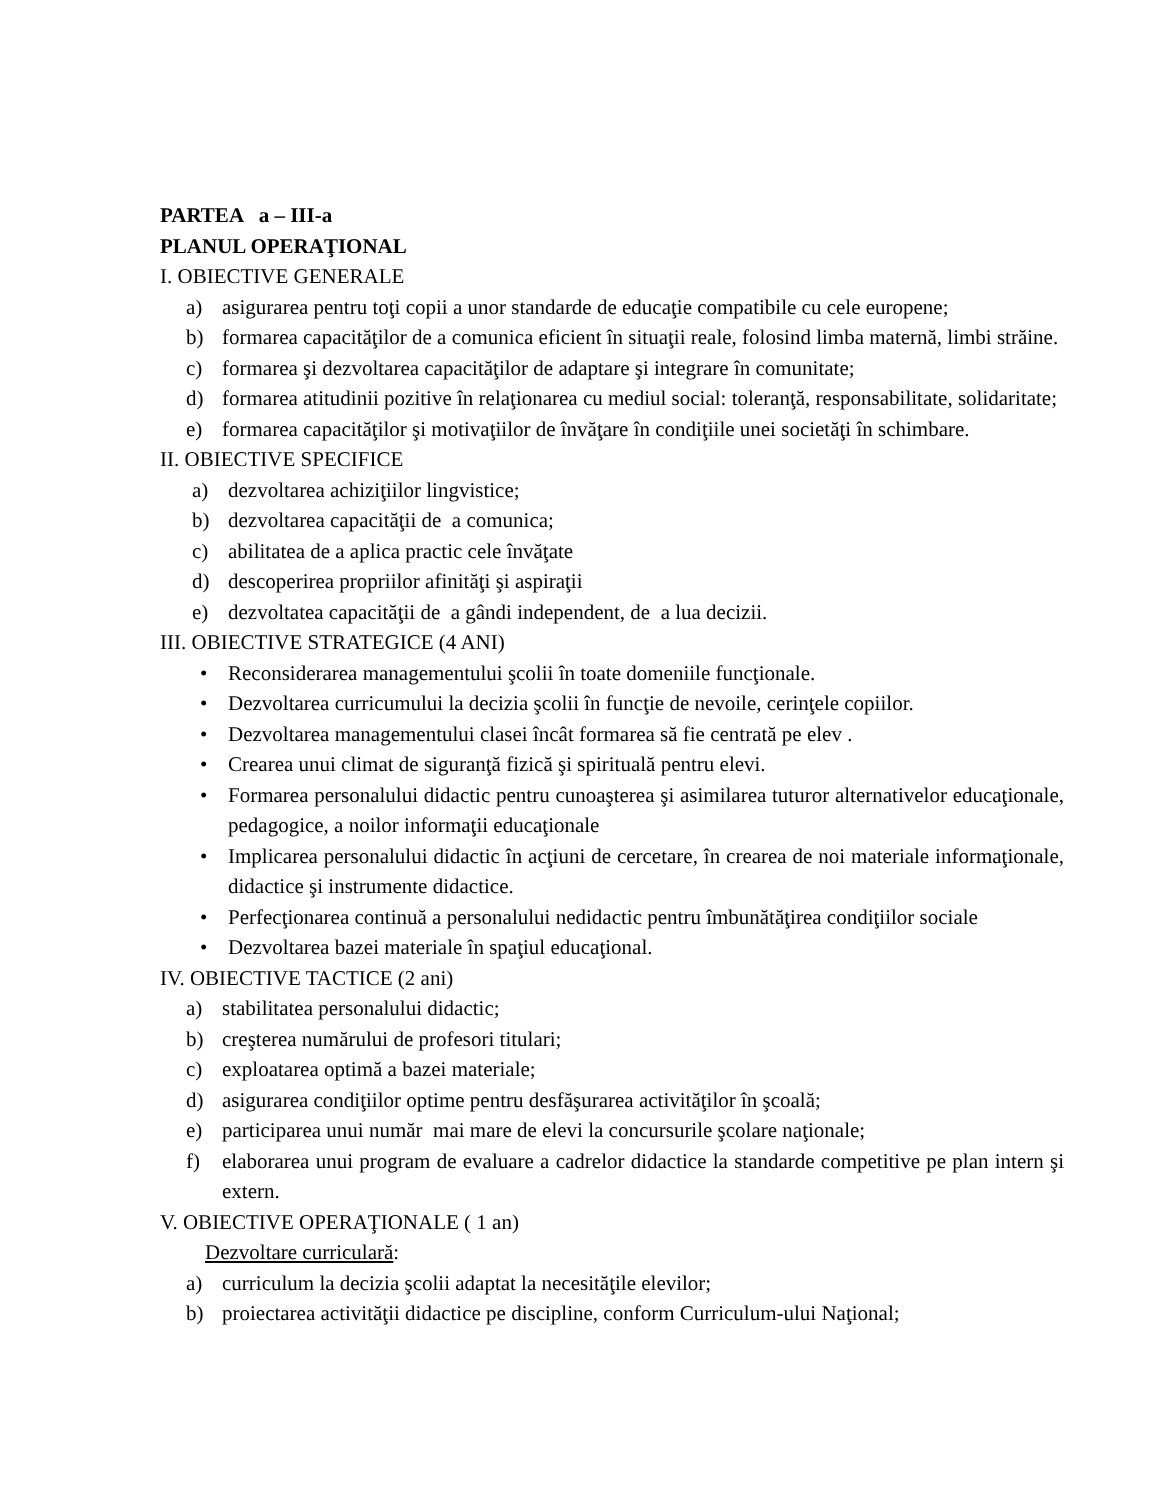PARTEA a – III-a
PLANUL OPERAŢIONAL
I. OBIECTIVE GENERALE
a) asigurarea pentru toţi copii a unor standarde de educaţie compatibile cu cele europene;
b) formarea capacităţilor de a comunica eficient în situaţii reale, folosind limba maternă, limbi străine.
c) formarea şi dezvoltarea capacităţilor de adaptare şi integrare în comunitate;
d) formarea atitudinii pozitive în relaţionarea cu mediul social: toleranţă, responsabilitate, solidaritate;
e) formarea capacităţilor şi motivaţiilor de învăţare în condiţiile unei societăţi în schimbare.
II. OBIECTIVE SPECIFICE
a) dezvoltarea achiziţiilor lingvistice;
b) dezvoltarea capacităţii de a comunica;
c) abilitatea de a aplica practic cele învăţate
d) descoperirea propriilor afinităţi şi aspiraţii
e) dezvoltatea capacităţii de a gândi independent, de a lua decizii.
III. OBIECTIVE STRATEGICE (4 ANI)
• Reconsiderarea managementului şcolii în toate domeniile funcţionale.
• Dezvoltarea curricumului la decizia şcolii în funcţie de nevoile, cerinţele copiilor.
• Dezvoltarea managementului clasei încât formarea să fie centrată pe elev .
• Crearea unui climat de siguranţă fizică şi spirituală pentru elevi.
• Formarea personalului didactic pentru cunoaşterea şi asimilarea tuturor alternativelor educaţionale, pedagogice, a noilor informaţii educaţionale
• Implicarea personalului didactic în acţiuni de cercetare, în crearea de noi materiale informaţionale, didactice şi instrumente didactice.
• Perfecţionarea continuă a personalului nedidactic pentru îmbunătăţirea condiţiilor sociale
• Dezvoltarea bazei materiale în spaţiul educaţional.
IV. OBIECTIVE TACTICE (2 ani)
a) stabilitatea personalului didactic;
b) creşterea numărului de profesori titulari;
c) exploatarea optimă a bazei materiale;
d) asigurarea condiţiilor optime pentru desfăşurarea activităţilor în şcoală;
e) participarea unui număr mai mare de elevi la concursurile şcolare naţionale;
f) elaborarea unui program de evaluare a cadrelor didactice la standarde competitive pe plan intern şi extern.
V. OBIECTIVE OPERAŢIONALE ( 1 an)
Dezvoltare curriculară:
a) curriculum la decizia şcolii adaptat la necesităţile elevilor;
b) proiectarea activităţii didactice pe discipline, conform Curriculum-ului Naţional;